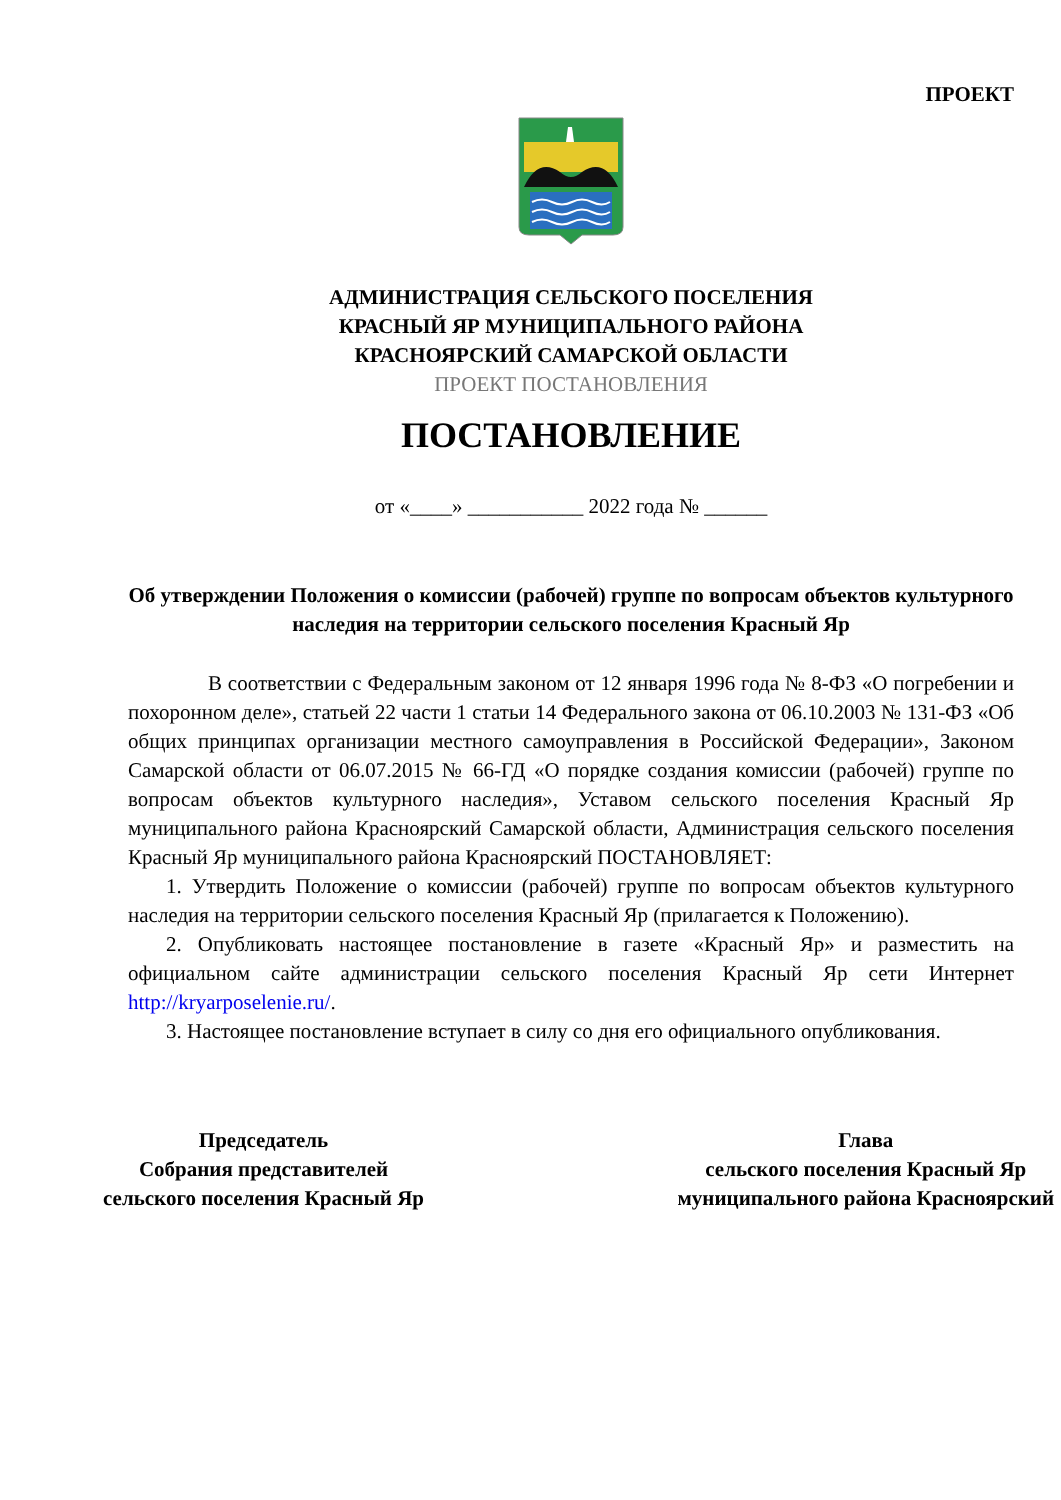ПРОЕКТ
АДМИНИСТРАЦИЯ СЕЛЬСКОГО ПОСЕЛЕНИЯ
КРАСНЫЙ ЯР МУНИЦИПАЛЬНОГО РАЙОНА
КРАСНОЯРСКИЙ САМАРСКОЙ ОБЛАСТИ
ПРОЕКТ ПОСТАНОВЛЕНИЯ
ПОСТАНОВЛЕНИЕ
от «____» ___________ 2022 года № ______
Об утверждении Положения о комиссии (рабочей) группе по вопросам объектов культурного наследия на территории сельского поселения Красный Яр
В соответствии с Федеральным законом от 12 января 1996 года № 8-ФЗ «О погребении и похоронном деле», статьей 22 части 1 статьи 14 Федерального закона от 06.10.2003 № 131-ФЗ «Об общих принципах организации местного самоуправления в Российской Федерации», Законом Самарской области от 06.07.2015 № 66-ГД «О порядке создания комиссии (рабочей) группе по вопросам объектов культурного наследия», Уставом сельского поселения Красный Яр муниципального района Красноярский Самарской области, Администрация сельского поселения Красный Яр муниципального района Красноярский ПОСТАНОВЛЯЕТ:
1. Утвердить Положение о комиссии (рабочей) группе по вопросам объектов культурного наследия на территории сельского поселения Красный Яр (прилагается к Положению).
2. Опубликовать настоящее постановление в газете «Красный Яр» и разместить на официальном сайте администрации сельского поселения Красный Яр сети Интернет http://kryarposelenie.ru/.
3. Настоящее постановление вступает в силу со дня его официального опубликования.
Председатель
Собрания представителей
сельского поселения Красный Яр
Глава
сельского поселения Красный Яр
муниципального района Красноярский